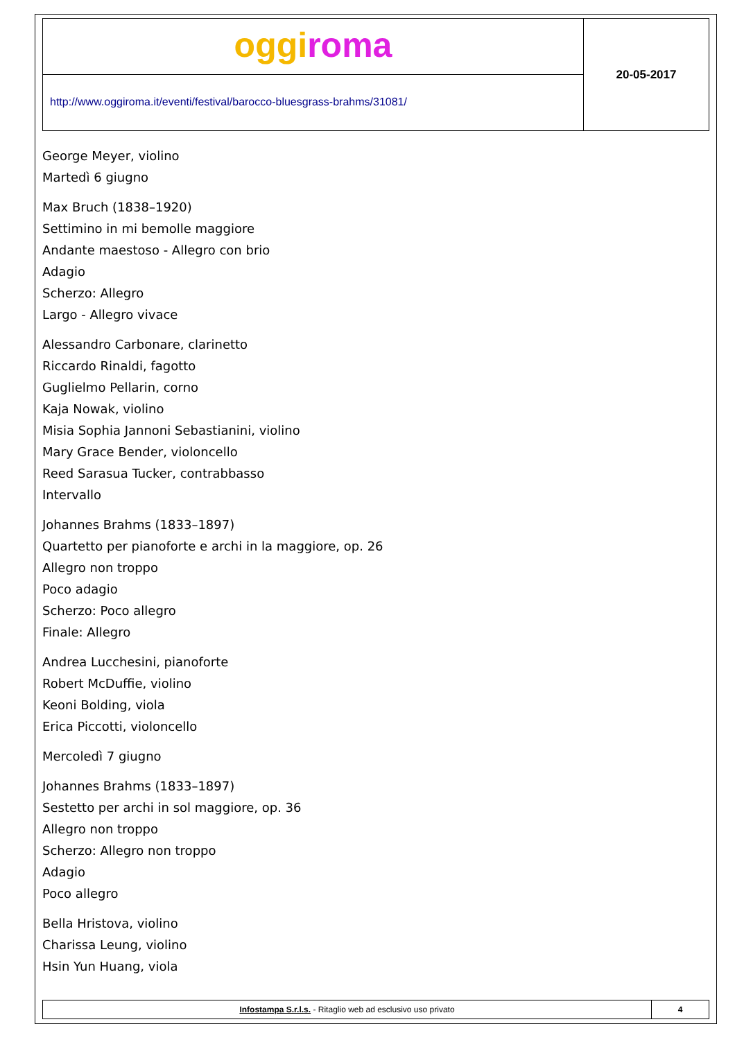oggi roma
http://www.oggiroma.it/eventi/festival/barocco-bluesgrass-brahms/31081/
20-05-2017
George Meyer, violino
Martedì 6 giugno
Max Bruch (1838–1920)
Settimino in mi bemolle maggiore
Andante maestoso - Allegro con brio
Adagio
Scherzo: Allegro
Largo - Allegro vivace
Alessandro Carbonare, clarinetto
Riccardo Rinaldi, fagotto
Guglielmo Pellarin, corno
Kaja Nowak, violino
Misia Sophia Jannoni Sebastianini, violino
Mary Grace Bender, violoncello
Reed Sarasua Tucker, contrabbasso
Intervallo
Johannes Brahms (1833–1897)
Quartetto per pianoforte e archi in la maggiore, op. 26
Allegro non troppo
Poco adagio
Scherzo: Poco allegro
Finale: Allegro
Andrea Lucchesini, pianoforte
Robert McDuffie, violino
Keoni Bolding, viola
Erica Piccotti, violoncello
Mercoledì 7 giugno
Johannes Brahms (1833–1897)
Sestetto per archi in sol maggiore, op. 36
Allegro non troppo
Scherzo: Allegro non troppo
Adagio
Poco allegro
Bella Hristova, violino
Charissa Leung, violino
Hsin Yun Huang, viola
Infostampa S.r.l.s. - Ritaglio web ad esclusivo uso privato
4